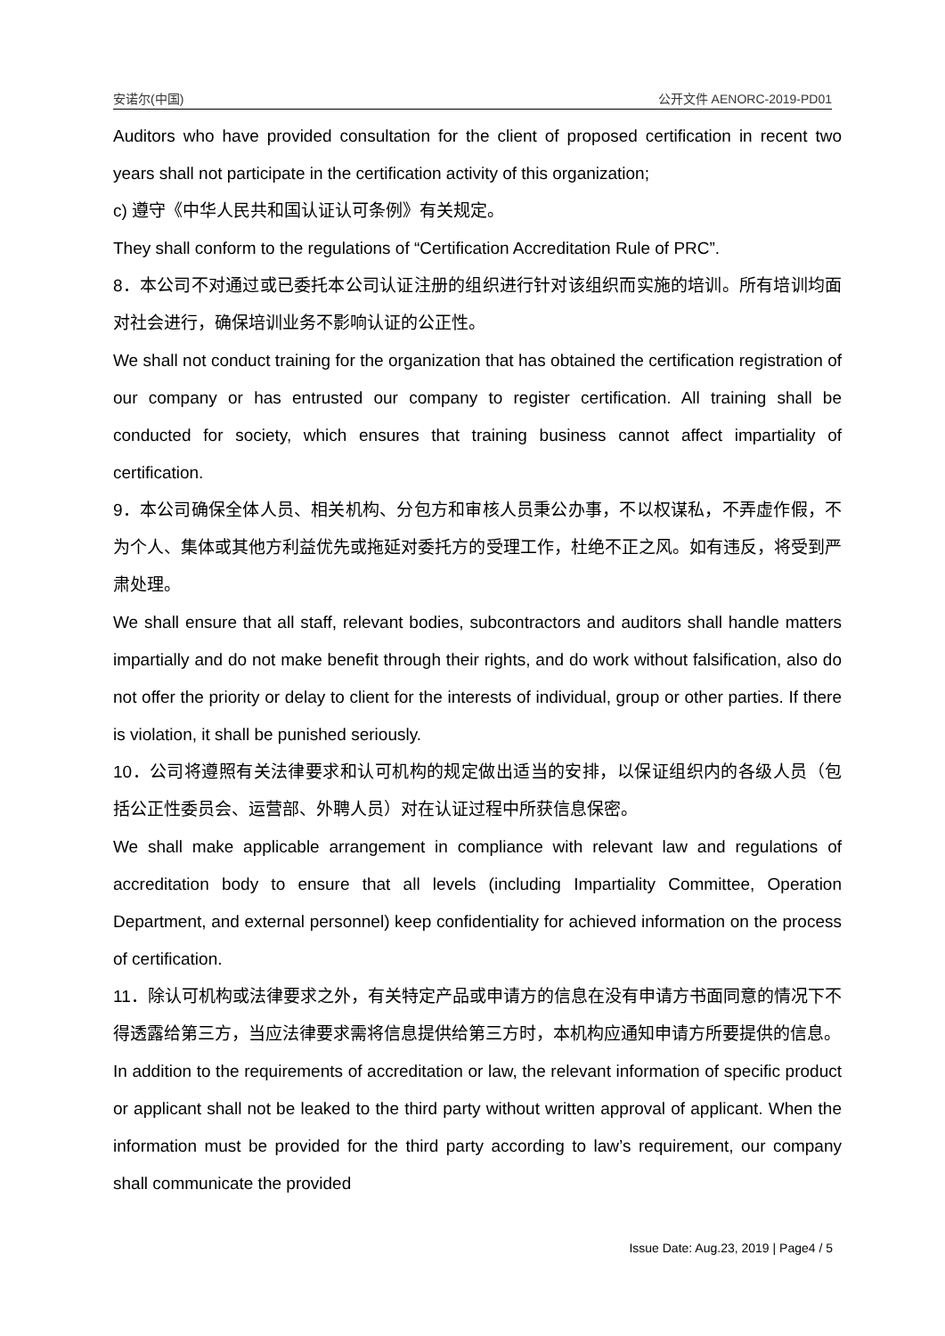安诺尔(中国) 公开文件 AENORC-2019-PD01
Auditors who have provided consultation for the client of proposed certification in recent two years shall not participate in the certification activity of this organization;
c) 遵守《中华人民共和国认证认可条例》有关规定。
They shall conform to the regulations of “Certification Accreditation Rule of PRC”.
8．本公司不对通过或已委托本公司认证注册的组织进行针对该组织而实施的培训。所有培训均面对社会进行，确保培训业务不影响认证的公正性。
We shall not conduct training for the organization that has obtained the certification registration of our company or has entrusted our company to register certification. All training shall be conducted for society, which ensures that training business cannot affect impartiality of certification.
9．本公司确保全体人员、相关机构、分包方和审核人员秉公办事，不以权谋私，不弄虚作假，不为个人、集体或其他方利益优先或拖延对委托方的受理工作，杜绝不正之风。如有违反，将受到严肃处理。
We shall ensure that all staff, relevant bodies, subcontractors and auditors shall handle matters impartially and do not make benefit through their rights, and do work without falsification, also do not offer the priority or delay to client for the interests of individual, group or other parties. If there is violation, it shall be punished seriously.
10．公司将遵照有关法律要求和认可机构的规定做出适当的安排，以保证组织内的各级人员（包括公正性委员会、运营部、外聘人员）对在认证过程中所获信息保密。
We shall make applicable arrangement in compliance with relevant law and regulations of accreditation body to ensure that all levels (including Impartiality Committee, Operation Department, and external personnel) keep confidentiality for achieved information on the process of certification.
11．除认可机构或法律要求之外，有关特定产品或申请方的信息在没有申请方书面同意的情况下不得透露给第三方，当应法律要求需将信息提供给第三方时，本机构应通知申请方所要提供的信息。
In addition to the requirements of accreditation or law, the relevant information of specific product or applicant shall not be leaked to the third party without written approval of applicant. When the information must be provided for the third party according to law’s requirement, our company shall communicate the provided
Issue Date: Aug.23, 2019 | Page4 / 5